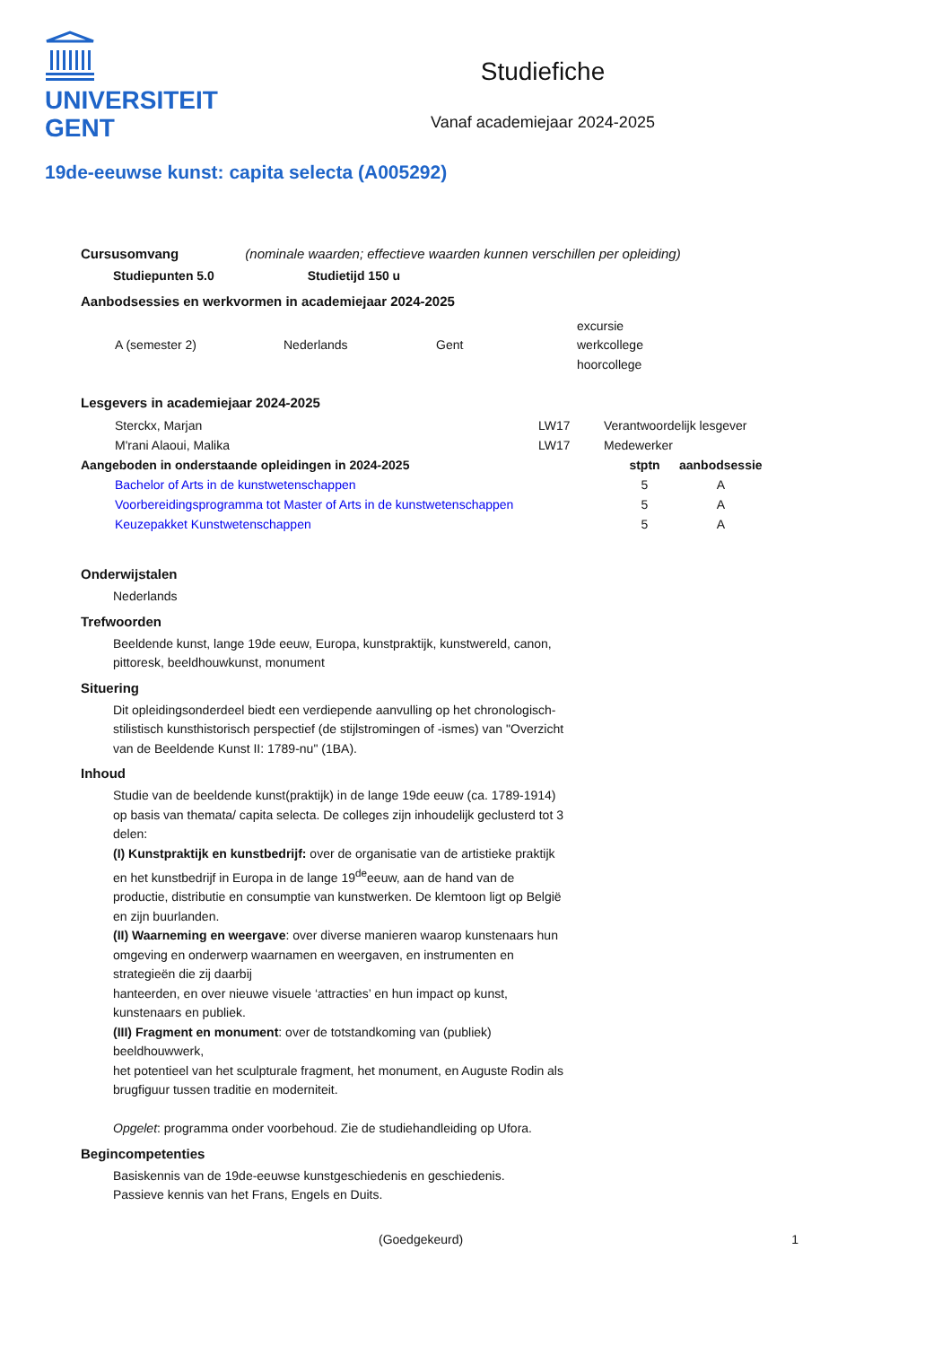UNIVERSITEIT
GENT
Studiefiche
Vanaf academiejaar 2024-2025
19de-eeuwse kunst: capita selecta (A005292)
Cursusomvang (nominale waarden; effectieve waarden kunnen verschillen per opleiding)
Studiepunten 5.0 Studietijd 150 u
Aanbodsessies en werkvormen in academiejaar 2024-2025
| A (semester 2) | Nederlands | Gent | excursie werkcollege hoorcollege |
Lesgevers in academiejaar 2024-2025
| Sterckx, Marjan | LW17 | Verantwoordelijk lesgever |
| M'rani Alaoui, Malika | LW17 | Medewerker |
| Aangeboden in onderstaande opleidingen in 2024-2025 | stptn | aanbodsessie |
| --- | --- | --- |
| Bachelor of Arts in de kunstwetenschappen | 5 | A |
| Voorbereidingsprogramma tot Master of Arts in de kunstwetenschappen | 5 | A |
| Keuzepakket Kunstwetenschappen | 5 | A |
Onderwijstalen
Nederlands
Trefwoorden
Beeldende kunst, lange 19de eeuw, Europa, kunstpraktijk, kunstwereld, canon, pittoresk, beeldhouwkunst, monument
Situering
Dit opleidingsonderdeel biedt een verdiepende aanvulling op het chronologisch-stilistisch kunsthistorisch perspectief (de stijlstromingen of -ismes) van "Overzicht van de Beeldende Kunst II: 1789-nu" (1BA).
Inhoud
Studie van de beeldende kunst(praktijk) in de lange 19de eeuw (ca. 1789-1914) op basis van themata/ capita selecta. De colleges zijn inhoudelijk geclusterd tot 3 delen:
(I) Kunstpraktijk en kunstbedrijf: over de organisatie van de artistieke praktijk en het kunstbedrijf in Europa in de lange 19<sup>de</sup>eeuw, aan de hand van de productie, distributie en consumptie van kunstwerken. De klemtoon ligt op België en zijn buurlanden.
(II) Waarneming en weergave: over diverse manieren waarop kunstenaars hun omgeving en onderwerp waarnamen en weergaven, en instrumenten en strategieën die zij daarbij
hanteerden, en over nieuwe visuele ‘attracties’ en hun impact op kunst, kunstenaars en publiek.
(III) Fragment en monument: over de totstandkoming van (publiek) beeldhouwwerk,
het potentieel van het sculpturale fragment, het monument, en Auguste Rodin als brugfiguur tussen traditie en moderniteit.
Opgelet: programma onder voorbehoud. Zie de studiehandleiding op Ufora.
Begincompetenties
Basiskennis van de 19de-eeuwse kunstgeschiedenis en geschiedenis.
Passieve kennis van het Frans, Engels en Duits.
(Goedgekeurd) 1